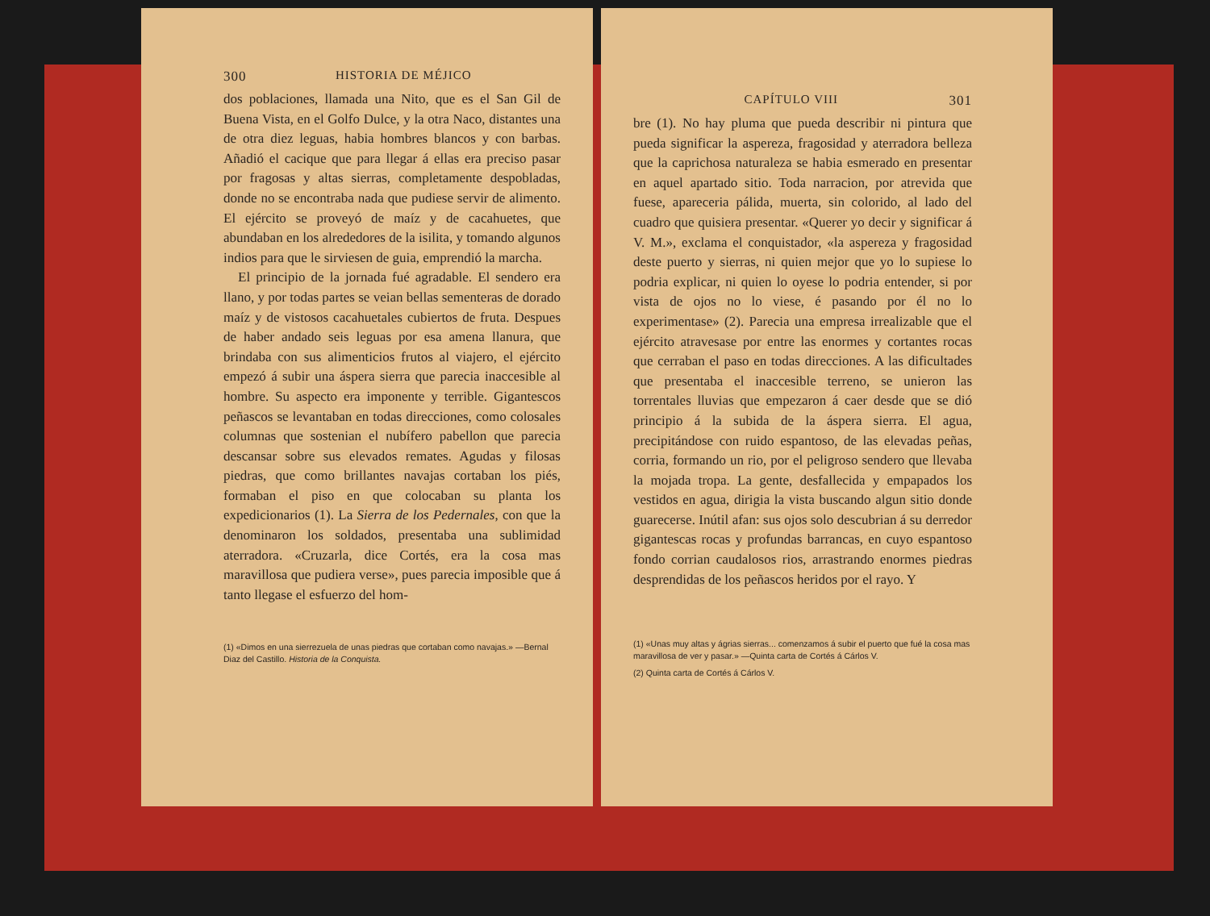300 HISTORIA DE MÉJICO
dos poblaciones, llamada una Nito, que es el San Gil de Buena Vista, en el Golfo Dulce, y la otra Naco, distantes una de otra diez leguas, habia hombres blancos y con barbas. Añadió el cacique que para llegar á ellas era preciso pasar por fragosas y altas sierras, completamente despobladas, donde no se encontraba nada que pudiese servir de alimento. El ejército se proveyó de maíz y de cacahuetes, que abundaban en los alrededores de la isilita, y tomando algunos indios para que le sirviesen de guia, emprendió la marcha.
El principio de la jornada fué agradable. El sendero era llano, y por todas partes se veian bellas sementeras de dorado maíz y de vistosos cacahuetales cubiertos de fruta. Despues de haber andado seis leguas por esa amena llanura, que brindaba con sus alimenticios frutos al viajero, el ejército empezó á subir una áspera sierra que parecia inaccesible al hombre. Su aspecto era imponente y terrible. Gigantescos peñascos se levantaban en todas direcciones, como colosales columnas que sostenian el nubífero pabellon que parecia descansar sobre sus elevados remates. Agudas y filosas piedras, que como brillantes navajas cortaban los piés, formaban el piso en que colocaban su planta los expedicionarios (1). La Sierra de los Pedernales, con que la denominaron los soldados, presentaba una sublimidad aterradora. «Cruzarla, dice Cortés, era la cosa mas maravillosa que pudiera verse», pues parecia imposible que á tanto llegase el esfuerzo del hom-
(1) «Dimos en una sierrezuela de unas piedras que cortaban como navajas.» —Bernal Diaz del Castillo. Historia de la Conquista.
CAPÍTULO VIII 301
bre (1). No hay pluma que pueda describir ni pintura que pueda significar la aspereza, fragosidad y aterradora belleza que la caprichosa naturaleza se habia esmerado en presentar en aquel apartado sitio. Toda narracion, por atrevida que fuese, apareceria pálida, muerta, sin colorido, al lado del cuadro que quisiera presentar. «Querer yo decir y significar á V. M.», exclama el conquistador, «la aspereza y fragosidad deste puerto y sierras, ni quien mejor que yo lo supiese lo podria explicar, ni quien lo oyese lo podria entender, si por vista de ojos no lo viese, é pasando por él no lo experimentase» (2). Parecia una empresa irrealizable que el ejército atravesase por entre las enormes y cortantes rocas que cerraban el paso en todas direcciones. A las dificultades que presentaba el inaccesible terreno, se unieron las torrentales lluvias que empezaron á caer desde que se dió principio á la subida de la áspera sierra. El agua, precipitándose con ruido espantoso, de las elevadas peñas, corria, formando un rio, por el peligroso sendero que llevaba la mojada tropa. La gente, desfallecida y empapados los vestidos en agua, dirigia la vista buscando algun sitio donde guarecerse. Inútil afan: sus ojos solo descubrian á su derredor gigantescas rocas y profundas barrancas, en cuyo espantoso fondo corrian caudalosos rios, arrastrando enormes piedras desprendidas de los peñascos heridos por el rayo. Y
(1) «Unas muy altas y ágrias sierras... comenzamos á subir el puerto que fué la cosa mas maravillosa de ver y pasar.» —Quinta carta de Cortés á Cárlos V.
(2) Quinta carta de Cortés á Cárlos V.